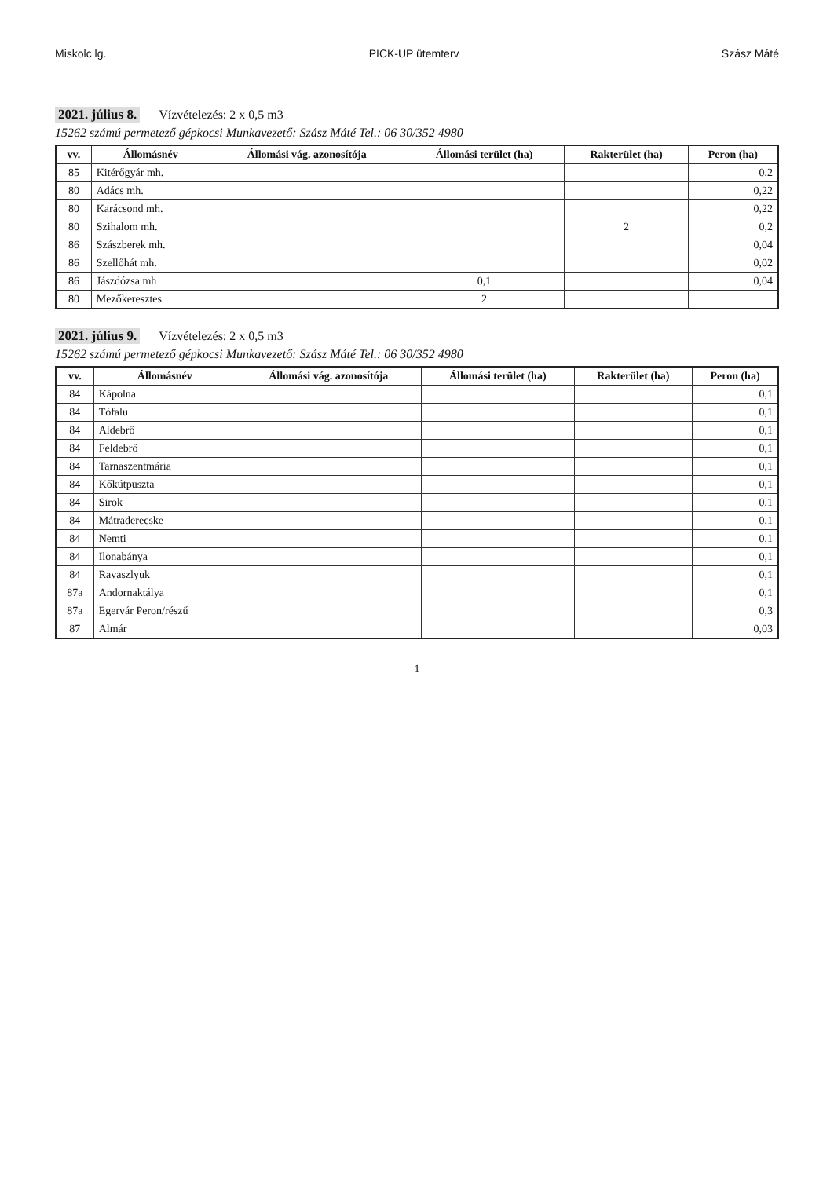Miskolc lg. PICK-UP ütemterv Szász Máté
2021. július 8. Vízvételezés: 2 x 0,5 m3
15262 számú permetező gépkocsi Munkavezető: Szász Máté Tel.: 06 30/352 4980
| vv. | Állomásnév | Állomási vág. azonosítója | Állomási terület (ha) | Rakterület (ha) | Peron (ha) |
| --- | --- | --- | --- | --- | --- |
| 85 | Kitérőgyár mh. | | | | 0,2 |
| 80 | Adács mh. | | | | 0,22 |
| 80 | Karácsond mh. | | | | 0,22 |
| 80 | Szihalom mh. | | | 2 | 0,2 |
| 86 | Szászberek mh. | | | | 0,04 |
| 86 | Szellőhát mh. | | | | 0,02 |
| 86 | Jászdózsa mh | | 0,1 | | 0,04 |
| 80 | Mezőkeresztes | | 2 | | |
2021. július 9. Vízvételezés: 2 x 0,5 m3
15262 számú permetező gépkocsi Munkavezető: Szász Máté Tel.: 06 30/352 4980
| vv. | Állomásnév | Állomási vág. azonosítója | Állomási terület (ha) | Rakterület (ha) | Peron (ha) |
| --- | --- | --- | --- | --- | --- |
| 84 | Kápolna | | | | 0,1 |
| 84 | Tófalu | | | | 0,1 |
| 84 | Aldebrő | | | | 0,1 |
| 84 | Feldebrő | | | | 0,1 |
| 84 | Tarnaszentmária | | | | 0,1 |
| 84 | Kőkútpuszta | | | | 0,1 |
| 84 | Sirok | | | | 0,1 |
| 84 | Mátraderecske | | | | 0,1 |
| 84 | Nemti | | | | 0,1 |
| 84 | Ilonabánya | | | | 0,1 |
| 84 | Ravaszlyuk | | | | 0,1 |
| 87a | Andornaktálya | | | | 0,1 |
| 87a | Egervár Peron/részű | | | | 0,3 |
| 87 | Almár | | | | 0,03 |
1